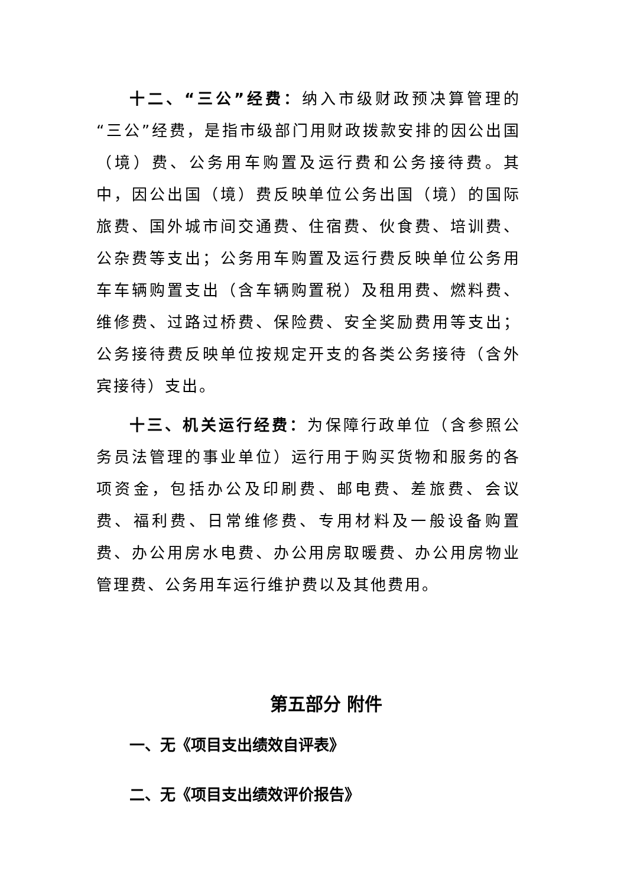十二、“三公”经费：纳入市级财政预决算管理的“三公”经费，是指市级部门用财政拨款安排的因公出国（境）费、公务用车购置及运行费和公务接待费。其中，因公出国（境）费反映单位公务出国（境）的国际旅费、国外城市间交通费、住宿费、伙食费、培训费、公杂费等支出；公务用车购置及运行费反映单位公务用车车辆购置支出（含车辆购置税）及租用费、燃料费、维修费、过路过桥费、保险费、安全奖励费用等支出；公务接待费反映单位按规定开支的各类公务接待（含外宾接待）支出。
十三、机关运行经费：为保障行政单位（含参照公务员法管理的事业单位）运行用于购买货物和服务的各项资金，包括办公及印刷费、邮电费、差旅费、会议费、福利费、日常维修费、专用材料及一般设备购置费、办公用房水电费、办公用房取暖费、办公用房物业管理费、公务用车运行维护费以及其他费用。
第五部分 附件
一、无《项目支出绩效自评表》
二、无《项目支出绩效评价报告》